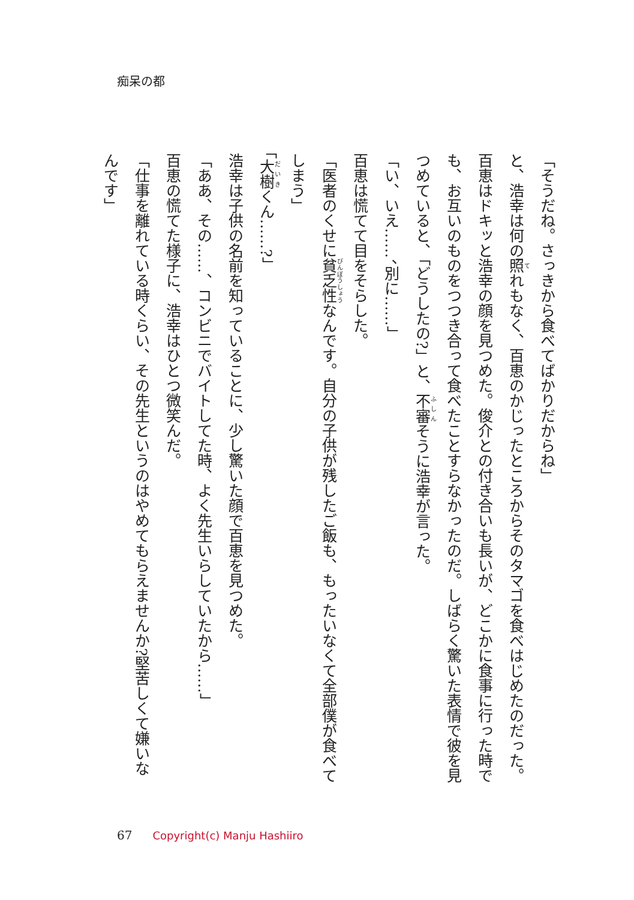痴呆の都
「そうだね。さっきから食べてばかりだからね」
と、浩幸は何の照れもなく、百恵のかじったところからそのタマゴを食べはじめたのだった。百恵はドキッと浩幸の顔を見つめた。俊介との付き合いも長いが、どこかに食事に行った時でも、お互いのものをつつき合って食べたことすらなかったのだ。しばらく驚いた表情で彼を見つめていると、「どうしたの?」と、不審そうに浩幸が言った。
「い、いえ……、別に……」
百恵は慌てて目をそらした。
「医者のくせに貧乏性なんです。自分の子供が残したご飯も、もったいなくて全部僕が食べてしまう」
「大樹くん……?」
浩幸は子供の名前を知っていることに、少し驚いた顔で百恵を見つめた。
「ああ、その……、コンビニでバイトしてた時、よく先生いらしていたから……」
百恵の慌てた様子に、浩幸はひとつ微笑んだ。
「仕事を離れている時くらい、その先生というのはやめてもらえませんか?堅苦しくて嫌いなんです」
67 Copyright(c) Manju Hashiiro